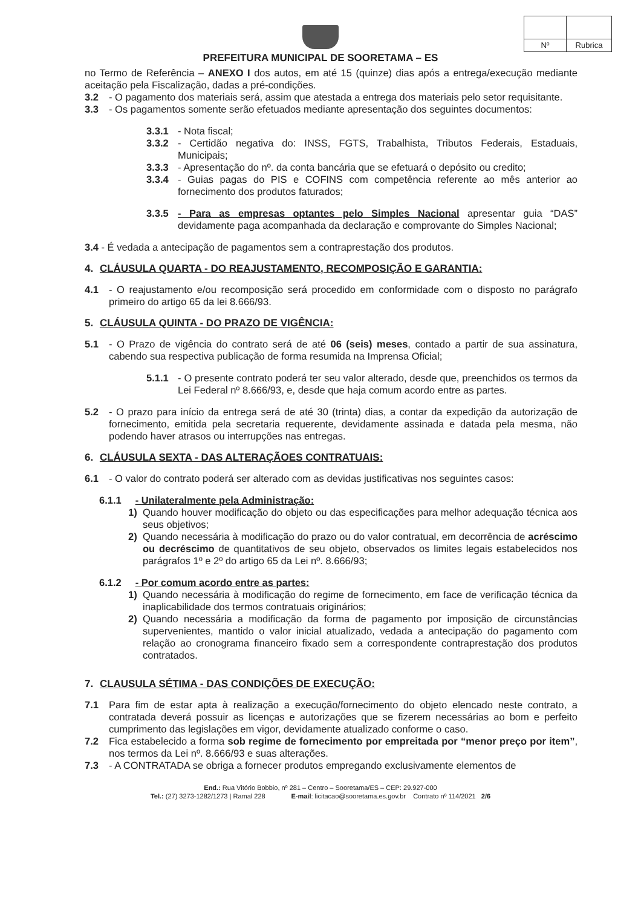Nº
Rubrica
PREFEITURA MUNICIPAL DE SOORETAMA – ES
no Termo de Referência – ANEXO I dos autos, em até 15 (quinze) dias após a entrega/execução mediante aceitação pela Fiscalização, dadas a pré-condições.
3.2 - O pagamento dos materiais será, assim que atestada a entrega dos materiais pelo setor requisitante.
3.3 - Os pagamentos somente serão efetuados mediante apresentação dos seguintes documentos:
3.3.1 - Nota fiscal;
3.3.2 - Certidão negativa do: INSS, FGTS, Trabalhista, Tributos Federais, Estaduais, Municipais;
3.3.3 - Apresentação do nº. da conta bancária que se efetuará o depósito ou credito;
3.3.4 - Guias pagas do PIS e COFINS com competência referente ao mês anterior ao fornecimento dos produtos faturados;
3.3.5 - Para as empresas optantes pelo Simples Nacional apresentar guia “DAS” devidamente paga acompanhada da declaração e comprovante do Simples Nacional;
3.4 - É vedada a antecipação de pagamentos sem a contraprestação dos produtos.
4. CLÁUSULA QUARTA - DO REAJUSTAMENTO, RECOMPOSIÇÃO E GARANTIA:
4.1 - O reajustamento e/ou recomposição será procedido em conformidade com o disposto no parágrafo primeiro do artigo 65 da lei 8.666/93.
5. CLÁUSULA QUINTA - DO PRAZO DE VIGÊNCIA:
5.1 - O Prazo de vigência do contrato será de até 06 (seis) meses, contado a partir de sua assinatura, cabendo sua respectiva publicação de forma resumida na Imprensa Oficial;
5.1.1 - O presente contrato poderá ter seu valor alterado, desde que, preenchidos os termos da Lei Federal nº 8.666/93, e, desde que haja comum acordo entre as partes.
5.2 - O prazo para início da entrega será de até 30 (trinta) dias, a contar da expedição da autorização de fornecimento, emitida pela secretaria requerente, devidamente assinada e datada pela mesma, não podendo haver atrasos ou interrupções nas entregas.
6. CLÁUSULA SEXTA - DAS ALTERAÇÃOES CONTRATUAIS:
6.1 - O valor do contrato poderá ser alterado com as devidas justificativas nos seguintes casos:
6.1.1 - Unilateralmente pela Administração:
1) Quando houver modificação do objeto ou das especificações para melhor adequação técnica aos seus objetivos;
2) Quando necessária à modificação do prazo ou do valor contratual, em decorrência de acréscimo ou decréscimo de quantitativos de seu objeto, observados os limites legais estabelecidos nos parágrafos 1º e 2º do artigo 65 da Lei nº. 8.666/93;
6.1.2 - Por comum acordo entre as partes:
1) Quando necessária à modificação do regime de fornecimento, em face de verificação técnica da inaplicabilidade dos termos contratuais originários;
2) Quando necessária a modificação da forma de pagamento por imposição de circunstâncias supervenientes, mantido o valor inicial atualizado, vedada a antecipação do pagamento com relação ao cronograma financeiro fixado sem a correspondente contraprestação dos produtos contratados.
7. CLAUSULA SÉTIMA - DAS CONDIÇÕES DE EXECUÇÃO:
7.1 Para fim de estar apta à realização a execução/fornecimento do objeto elencado neste contrato, a contratada deverá possuir as licenças e autorizações que se fizerem necessárias ao bom e perfeito cumprimento das legislações em vigor, devidamente atualizado conforme o caso.
7.2 Fica estabelecido a forma sob regime de fornecimento por empreitada por “menor preço por item”, nos termos da Lei nº. 8.666/93 e suas alterações.
7.3 - A CONTRATADA se obriga a fornecer produtos empregando exclusivamente elementos de
End.: Rua Vitório Bobbio, nº 281 – Centro – Sooretama/ES – CEP: 29.927-000
Tel.: (27) 3273-1282/1273 | Ramal 228 E-mail: licitacao@sooretama.es.gov.br Contrato nº 114/2021 2/6